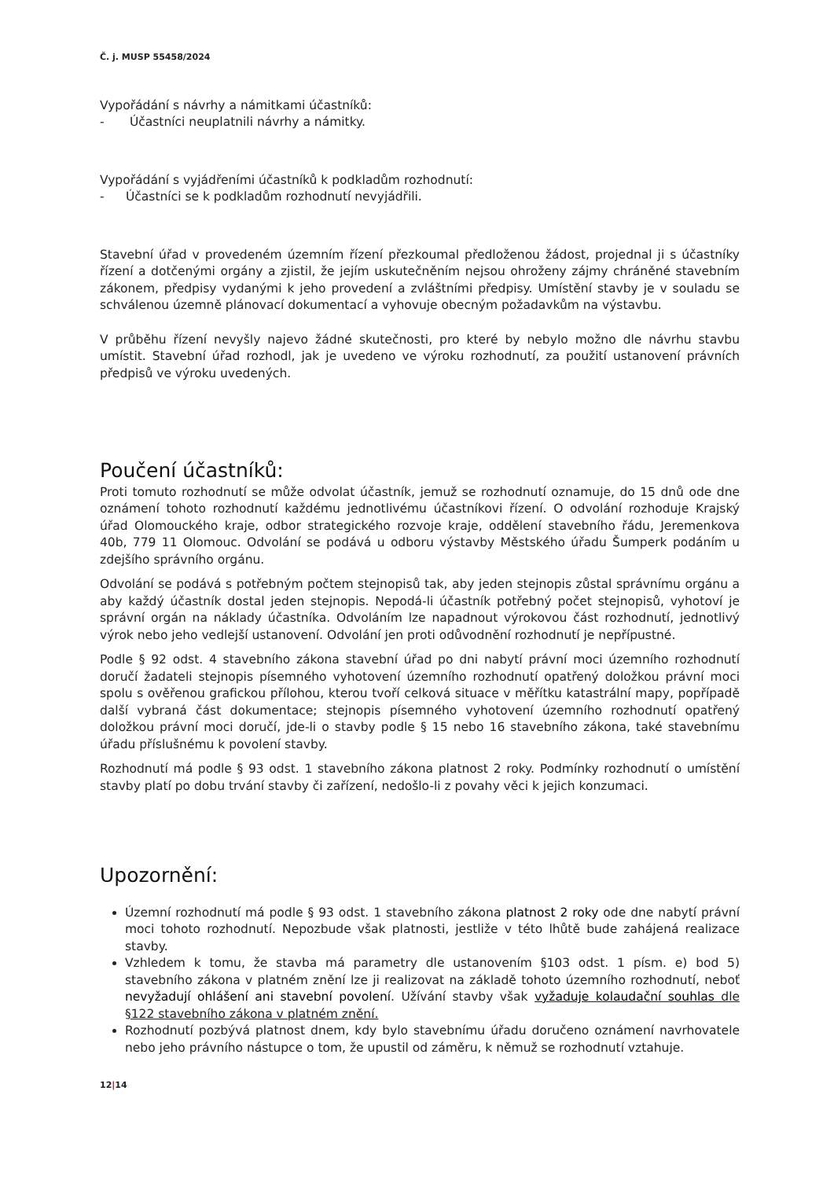Č. j. MUSP 55458/2024
Vypořádání s návrhy a námitkami účastníků:
- Účastníci neuplatnili návrhy a námitky.
Vypořádání s vyjádřeními účastníků k podkladům rozhodnutí:
- Účastníci se k podkladům rozhodnutí nevyjádřili.
Stavební úřad v provedeném územním řízení přezkoumal předloženou žádost, projednal ji s účastníky řízení a dotčenými orgány a zjistil, že jejím uskutečněním nejsou ohroženy zájmy chráněné stavebním zákonem, předpisy vydanými k jeho provedení a zvláštními předpisy. Umístění stavby je v souladu se schválenou územně plánovací dokumentací a vyhovuje obecným požadavkům na výstavbu.
V průběhu řízení nevyšly najevo žádné skutečnosti, pro které by nebylo možno dle návrhu stavbu umístit. Stavební úřad rozhodl, jak je uvedeno ve výroku rozhodnutí, za použití ustanovení právních předpisů ve výroku uvedených.
Poučení účastníků:
Proti tomuto rozhodnutí se může odvolat účastník, jemuž se rozhodnutí oznamuje, do 15 dnů ode dne oznámení tohoto rozhodnutí každému jednotlivému účastníkovi řízení. O odvolání rozhoduje Krajský úřad Olomouckého kraje, odbor strategického rozvoje kraje, oddělení stavebního řádu, Jeremenkova 40b, 779 11 Olomouc. Odvolání se podává u odboru výstavby Městského úřadu Šumperk podáním u zdejšího správního orgánu.
Odvolání se podává s potřebným počtem stejnopisů tak, aby jeden stejnopis zůstal správnímu orgánu a aby každý účastník dostal jeden stejnopis. Nepodá-li účastník potřebný počet stejnopisů, vyhotoví je správní orgán na náklady účastníka. Odvoláním lze napadnout výrokovou část rozhodnutí, jednotlivý výrok nebo jeho vedlejší ustanovení. Odvolání jen proti odůvodnění rozhodnutí je nepřípustné.
Podle § 92 odst. 4 stavebního zákona stavební úřad po dni nabytí právní moci územního rozhodnutí doručí žadateli stejnopis písemného vyhotovení územního rozhodnutí opatřený doložkou právní moci spolu s ověřenou grafickou přílohou, kterou tvoří celková situace v měřítku katastrální mapy, popřípadě další vybraná část dokumentace; stejnopis písemného vyhotovení územního rozhodnutí opatřený doložkou právní moci doručí, jde-li o stavby podle § 15 nebo 16 stavebního zákona, také stavebnímu úřadu příslušnému k povolení stavby.
Rozhodnutí má podle § 93 odst. 1 stavebního zákona platnost 2 roky. Podmínky rozhodnutí o umístění stavby platí po dobu trvání stavby či zařízení, nedošlo-li z povahy věci k jejich konzumaci.
Upozornění:
Územní rozhodnutí má podle § 93 odst. 1 stavebního zákona platnost 2 roky ode dne nabytí právní moci tohoto rozhodnutí. Nepozbude však platnosti, jestliže v této lhůtě bude zahájená realizace stavby.
Vzhledem k tomu, že stavba má parametry dle ustanovením §103 odst. 1 písm. e) bod 5) stavebního zákona v platném znění lze ji realizovat na základě tohoto územního rozhodnutí, neboť nevyžadují ohlášení ani stavební povolení. Užívání stavby však vyžaduje kolaudační souhlas dle §122 stavebního zákona v platném znění.
Rozhodnutí pozbývá platnost dnem, kdy bylo stavebnímu úřadu doručeno oznámení navrhovatele nebo jeho právního nástupce o tom, že upustil od záměru, k němuž se rozhodnutí vztahuje.
12|14